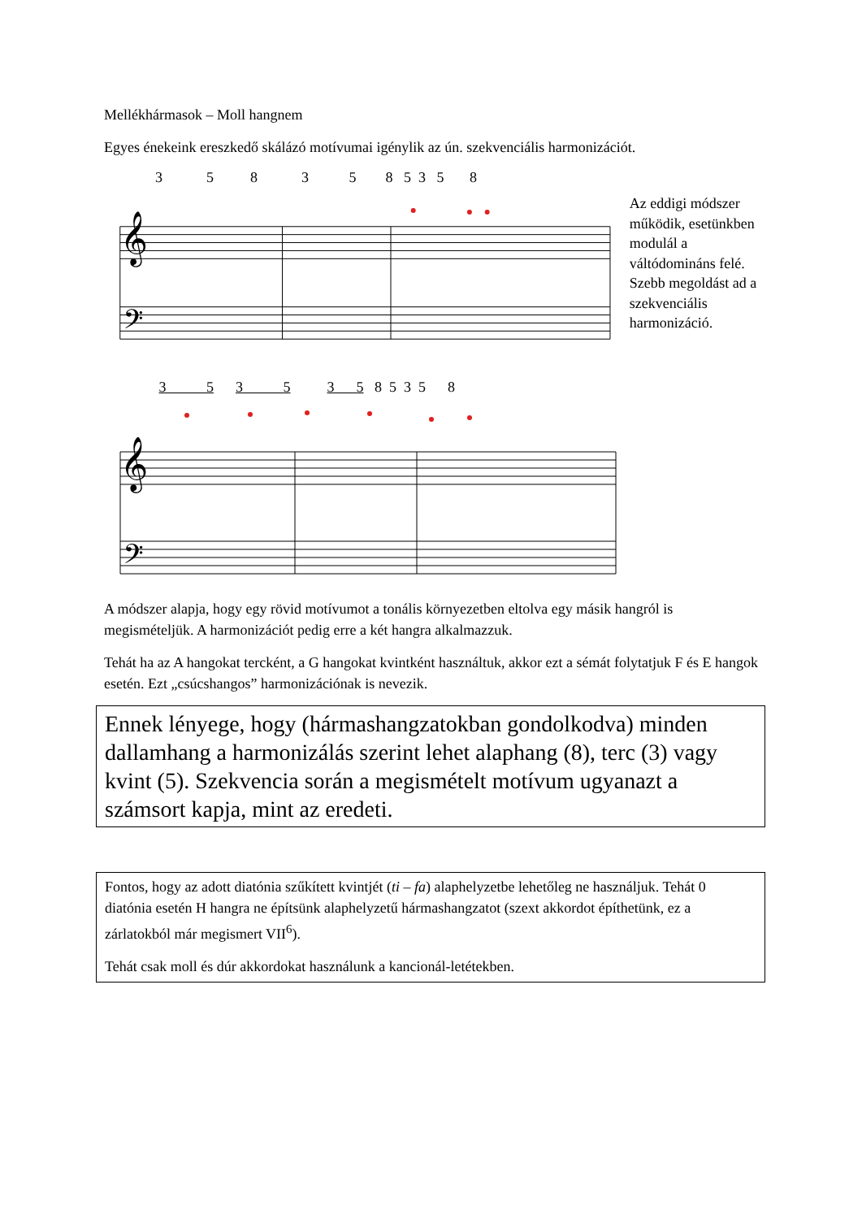Mellékhármasok – Moll hangnem
Egyes énekeink ereszkedő skálázó motívumai igénylik az ún. szekvenciális harmonizációt.
3 5 8 3 5 8 5 3 5 8
𝄞
𝄢
Az eddigi módszer működik, esetünkben modulál a váltódomináns felé. Szebb megoldást ad a szekvenciális harmonizáció.
3 5 3 5 3 5 8 5 3 5 8
𝄞
𝄢
A módszer alapja, hogy egy rövid motívumot a tonális környezetben eltolva egy másik hangról is megismételjük. A harmonizációt pedig erre a két hangra alkalmazzuk.
Tehát ha az A hangokat tercként, a G hangokat kvintként használtuk, akkor ezt a sémát folytatjuk F és E hangok esetén. Ezt „csúcshangos” harmonizációnak is nevezik.
Ennek lényege, hogy (hármashangzatokban gondolkodva) minden dallamhang a harmonizálás szerint lehet alaphang (8), terc (3) vagy kvint (5). Szekvencia során a megismételt motívum ugyanazt a számsort kapja, mint az eredeti.
Fontos, hogy az adott diatónia szűkített kvintjét (ti – fa) alaphelyzetbe lehetőleg ne használjuk. Tehát 0 diatónia esetén H hangra ne építsünk alaphelyzetű hármashangzatot (szext akkordot építhetünk, ez a zárlatokból már megismert VII<sup>6</sup>).
Tehát csak moll és dúr akkordokat használunk a kancionál-letétekben.